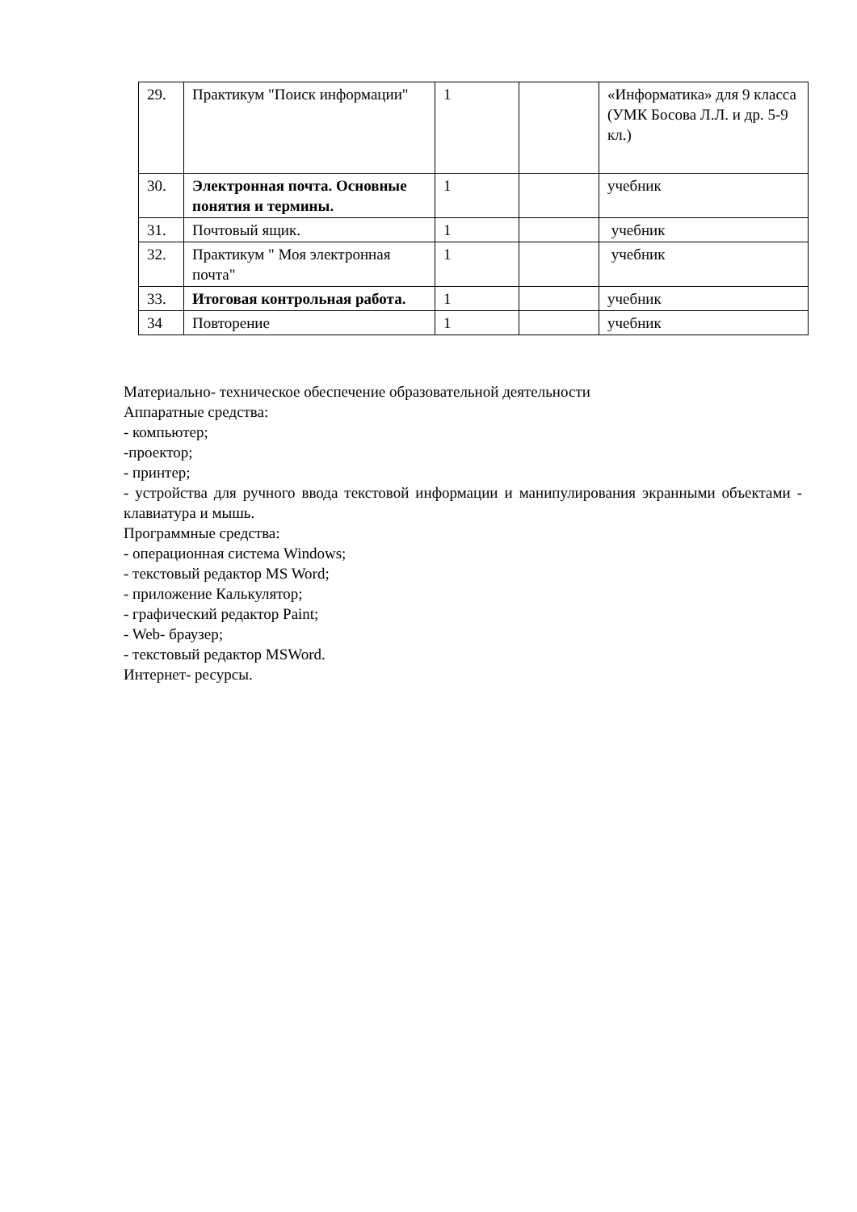| 29. | Практикум "Поиск информации" | 1 | | «Информатика» для 9 класса (УМК Босова Л.Л. и др. 5-9 кл.) |
| 30. | Электронная почта. Основные понятия и термины. | 1 | | учебник |
| 31. | Почтовый ящик. | 1 | | учебник |
| 32. | Практикум " Моя электронная почта" | 1 | | учебник |
| 33. | Итоговая контрольная работа. | 1 | | учебник |
| 34 | Повторение | 1 | | учебник |
Материально- техническое обеспечение образовательной деятельности
Аппаратные средства:
- компьютер;
-проектор;
- принтер;
- устройства для ручного ввода текстовой информации и манипулирования экранными объектами - клавиатура и мышь.
Программные средства:
- операционная система Windows;
- текстовый редактор MS Word;
- приложение Калькулятор;
- графический редактор Paint;
- Web- браузер;
- текстовый редактор MSWord.
Интернет- ресурсы.